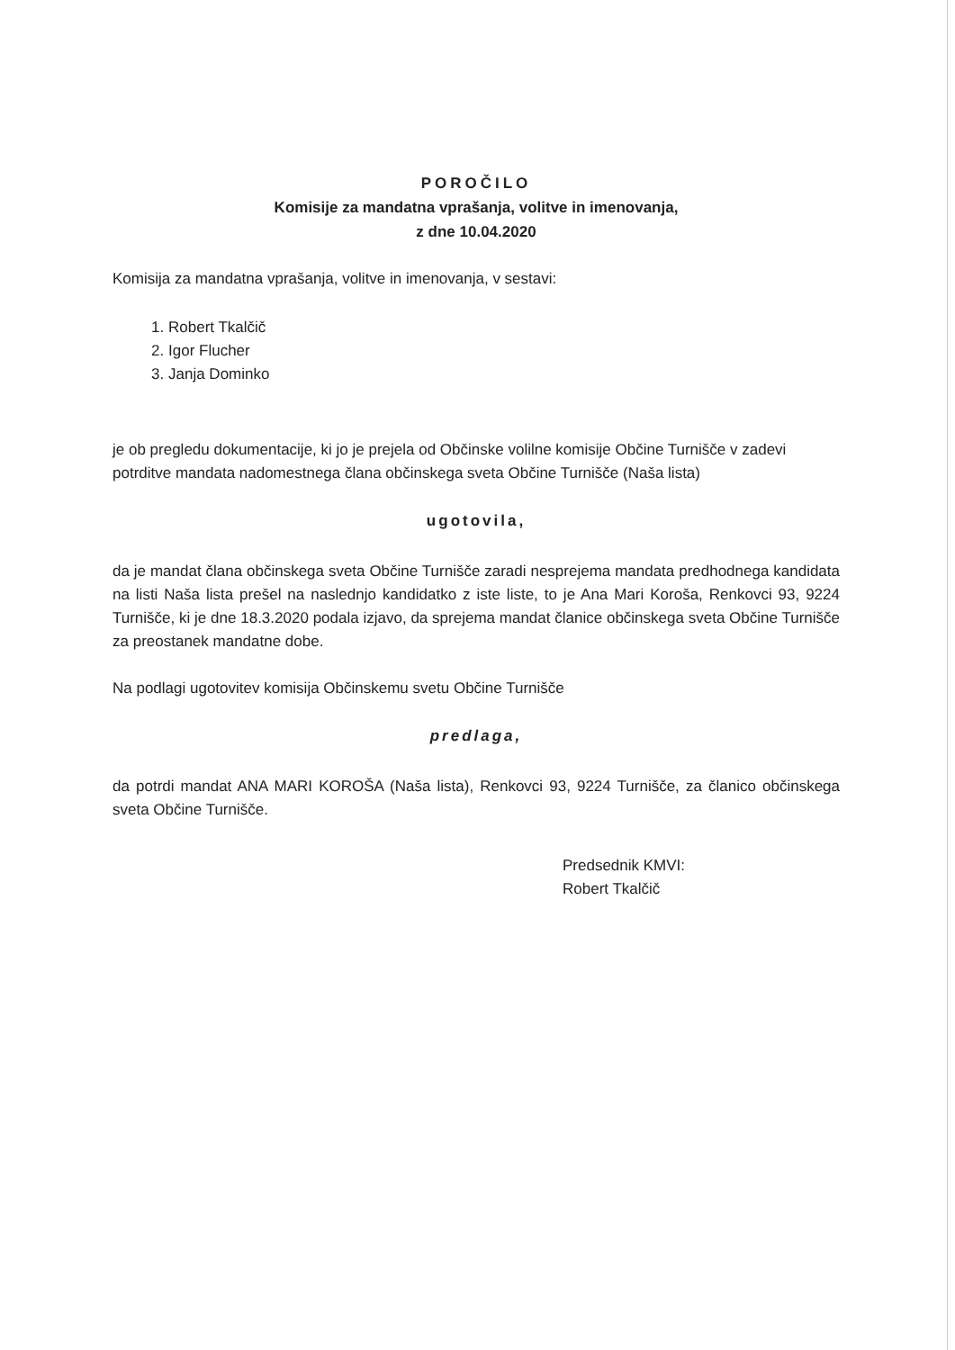POROČILO
Komisije za mandatna vprašanja, volitve in imenovanja,
z dne 10.04.2020
Komisija za mandatna vprašanja, volitve in imenovanja, v sestavi:
1. Robert Tkalčič
2. Igor Flucher
3. Janja Dominko
je ob pregledu dokumentacije, ki jo je prejela od Občinske volilne komisije Občine Turnišče v zadevi potrditve mandata nadomestnega člana občinskega sveta Občine Turnišče (Naša lista)
ugotovila,
da je mandat člana občinskega sveta Občine Turnišče zaradi nesprejema mandata predhodnega kandidata na listi Naša lista prešel na naslednjo kandidatko z iste liste, to je Ana Mari Koroša, Renkovci 93, 9224 Turnišče, ki je dne 18.3.2020 podala izjavo, da sprejema mandat članice občinskega sveta Občine Turnišče za preostanek mandatne dobe.
Na podlagi ugotovitev komisija Občinskemu svetu Občine Turnišče
predlaga,
da potrdi mandat ANA MARI KOROŠA (Naša lista), Renkovci 93, 9224 Turnišče, za članico občinskega sveta Občine Turnišče.
Predsednik KMVI:
Robert Tkalčič